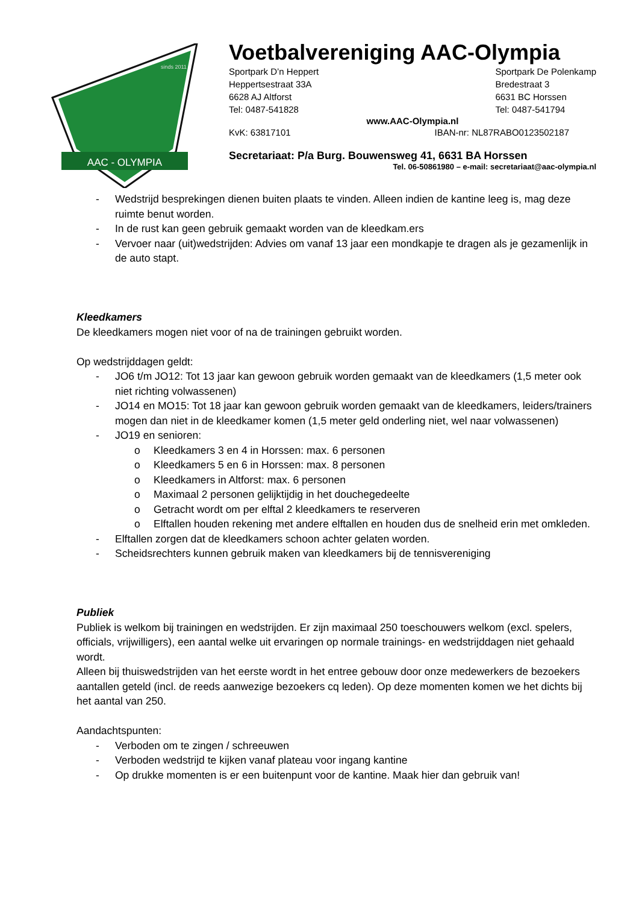AAC - OLYMPIA
sinds 2011
Voetbalvereniging AAC-Olympia
Sportpark D’n Heppert
Heppertsestraat 33A
6628 AJ Altforst
Tel: 0487-541828 Sportpark De Polenkamp
Bredestraat 3
6631 BC Horssen
Tel: 0487-541794
www.AAC-Olympia.nl
KvK: 63817101 IBAN-nr: NL87RABO0123502187
Secretariaat: P/a Burg. Bouwensweg 41, 6631 BA Horssen
Tel. 06-50861980 – e-mail: secretariaat@aac-olympia.nl
- Wedstrijd besprekingen dienen buiten plaats te vinden. Alleen indien de kantine leeg is, mag deze ruimte benut worden.
- In de rust kan geen gebruik gemaakt worden van de kleedkam.ers
- Vervoer naar (uit)wedstrijden: Advies om vanaf 13 jaar een mondkapje te dragen als je gezamenlijk in de auto stapt.
Kleedkamers
De kleedkamers mogen niet voor of na de trainingen gebruikt worden.
Op wedstrijddagen geldt:
- JO6 t/m JO12: Tot 13 jaar kan gewoon gebruik worden gemaakt van de kleedkamers (1,5 meter ook niet richting volwassenen)
- JO14 en MO15: Tot 18 jaar kan gewoon gebruik worden gemaakt van de kleedkamers, leiders/trainers mogen dan niet in de kleedkamer komen (1,5 meter geld onderling niet, wel naar volwassenen)
- JO19 en senioren:
o Kleedkamers 3 en 4 in Horssen: max. 6 personen
o Kleedkamers 5 en 6 in Horssen: max. 8 personen
o Kleedkamers in Altforst: max. 6 personen
o Maximaal 2 personen gelijktijdig in het douchegedeelte
o Getracht wordt om per elftal 2 kleedkamers te reserveren
o Elftallen houden rekening met andere elftallen en houden dus de snelheid erin met omkleden.
- Elftallen zorgen dat de kleedkamers schoon achter gelaten worden.
- Scheidsrechters kunnen gebruik maken van kleedkamers bij de tennisvereniging
Publiek
Publiek is welkom bij trainingen en wedstrijden. Er zijn maximaal 250 toeschouwers welkom (excl. spelers, officials, vrijwilligers), een aantal welke uit ervaringen op normale trainings- en wedstrijddagen niet gehaald wordt.
Alleen bij thuiswedstrijden van het eerste wordt in het entree gebouw door onze medewerkers de bezoekers aantallen geteld (incl. de reeds aanwezige bezoekers cq leden). Op deze momenten komen we het dichts bij het aantal van 250.
Aandachtspunten:
- Verboden om te zingen / schreeuwen
- Verboden wedstrijd te kijken vanaf plateau voor ingang kantine
- Op drukke momenten is er een buitenpunt voor de kantine. Maak hier dan gebruik van!